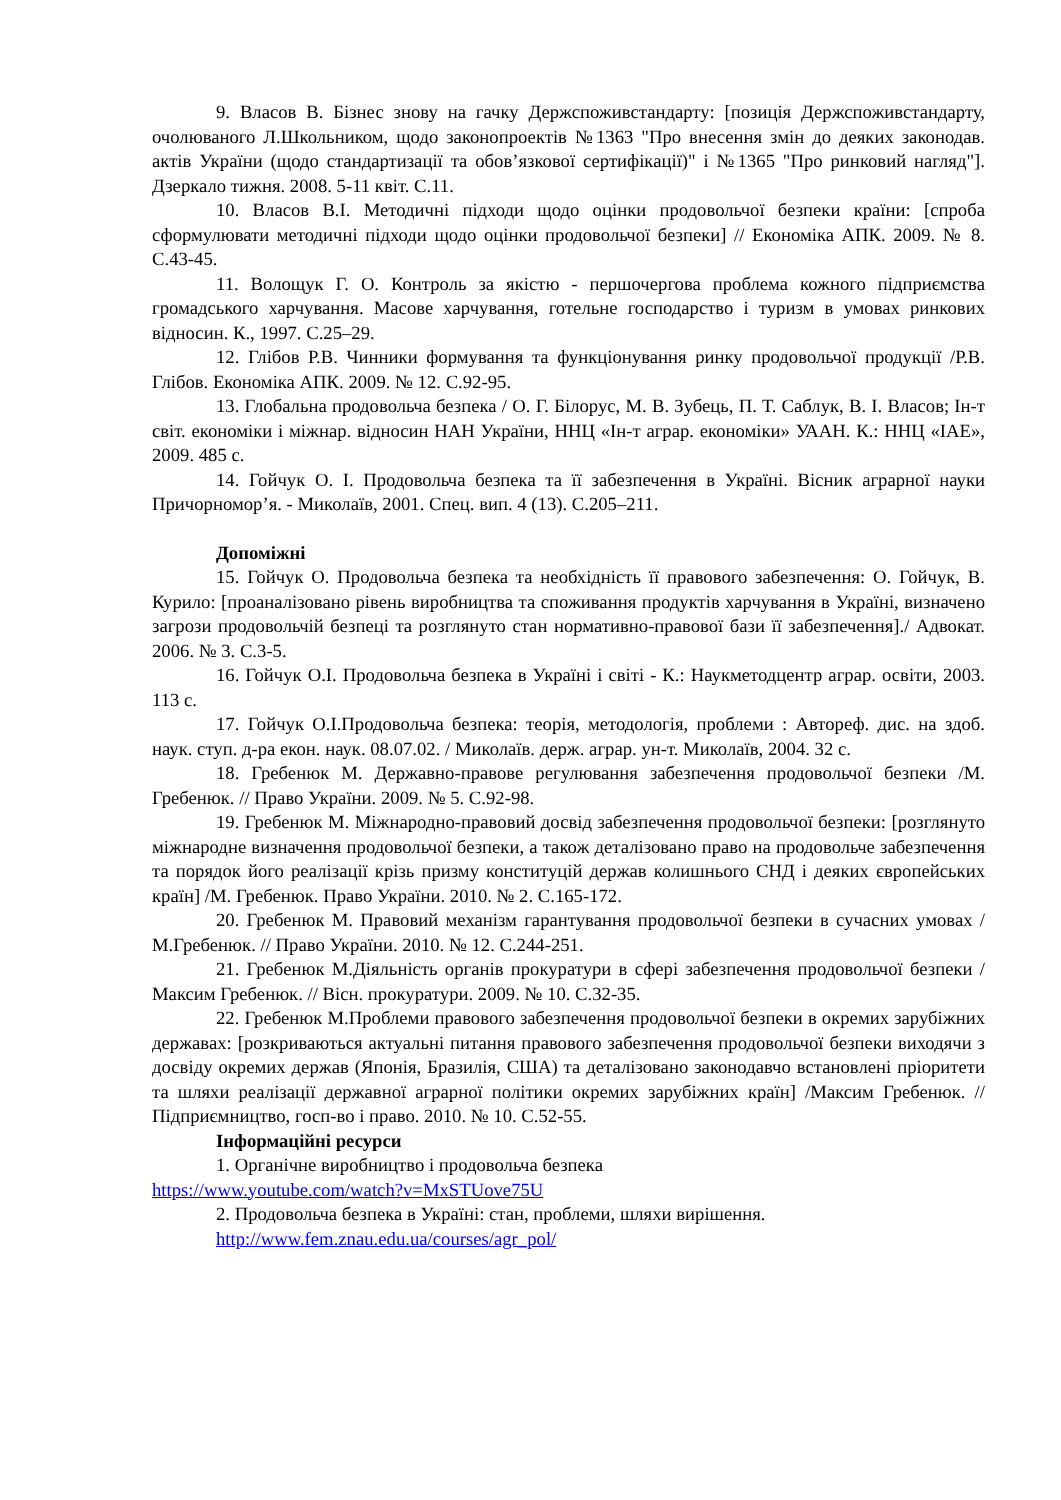9. Власов В. Бізнес знову на гачку Держспоживстандарту: [позиція Держспоживстандарту, очолюваного Л.Школьником, щодо законопроектів №1363 "Про внесення змін до деяких законодав. актів України (щодо стандартизації та обов’язкової сертифікації)" і №1365 "Про ринковий нагляд"]. Дзеркало тижня. 2008. 5-11 квіт. С.11.
10. Власов В.І. Методичні підходи щодо оцінки продовольчої безпеки країни: [спроба сформулювати методичні підходи щодо оцінки продовольчої безпеки] // Економіка АПК. 2009. № 8. С.43-45.
11. Волощук Г. О. Контроль за якістю - першочергова проблема кожного підприємства громадського харчування. Масове харчування, готельне господарство і туризм в умовах ринкових відносин. К., 1997. С.25–29.
12. Глібов Р.В. Чинники формування та функціонування ринку продовольчої продукції /Р.В. Глібов. Економіка АПК. 2009. № 12. С.92-95.
13. Глобальна продовольча безпека / О. Г. Білорус, М. В. Зубець, П. Т. Саблук, В. І. Власов; Ін-т світ. економіки і міжнар. відносин НАН України, ННЦ «Ін-т аграр. економіки» УААН. К.: ННЦ «ІАЕ», 2009. 485 с.
14. Гойчук О. І. Продовольча безпека та її забезпечення в Україні. Вісник аграрної науки Причорномор’я. - Миколаїв, 2001. Спец. вип. 4 (13). С.205–211.
Допоміжні
15. Гойчук О. Продовольча безпека та необхідність її правового забезпечення: О. Гойчук, В. Курило: [проаналізовано рівень виробництва та споживання продуктів харчування в Україні, визначено загрози продовольчій безпеці та розглянуто стан нормативно-правової бази її забезпечення]./ Адвокат. 2006. № 3. С.3-5.
16. Гойчук О.І. Продовольча безпека в Україні і світі - К.: Наукметодцентр аграр. освіти, 2003. 113 с.
17. Гойчук О.І.Продовольча безпека: теорія, методологія, проблеми : Автореф. дис. на здоб. наук. ступ. д-ра екон. наук. 08.07.02. / Миколаїв. держ. аграр. ун-т. Миколаїв, 2004. 32 с.
18. Гребенюк М. Державно-правове регулювання забезпечення продовольчої безпеки /М. Гребенюк. // Право України. 2009. № 5. С.92-98.
19. Гребенюк М. Міжнародно-правовий досвід забезпечення продовольчої безпеки: [розглянуто міжнародне визначення продовольчої безпеки, а також деталізовано право на продовольче забезпечення та порядок його реалізації крізь призму конституцій держав колишнього СНД і деяких європейських країн] /М. Гребенюк. Право України. 2010. № 2. С.165-172.
20. Гребенюк М. Правовий механізм гарантування продовольчої безпеки в сучасних умовах /М.Гребенюк. // Право України. 2010. № 12. С.244-251.
21. Гребенюк М.Діяльність органів прокуратури в сфері забезпечення продовольчої безпеки /Максим Гребенюк. // Вісн. прокуратури. 2009. № 10. С.32-35.
22. Гребенюк М.Проблеми правового забезпечення продовольчої безпеки в окремих зарубіжних державах: [розкриваються актуальні питання правового забезпечення продовольчої безпеки виходячи з досвіду окремих держав (Японія, Бразилія, США) та деталізовано законодавчо встановлені пріоритети та шляхи реалізації державної аграрної політики окремих зарубіжних країн] /Максим Гребенюк. // Підприємництво, госп-во і право. 2010. № 10. С.52-55.
Інформаційні ресурси
1. Органічне виробництво і продовольча безпека
https://www.youtube.com/watch?v=MxSTUove75U
2. Продовольча безпека в Україні: стан, проблеми, шляхи вирішення.
http://www.fem.znau.edu.ua/courses/agr_pol/